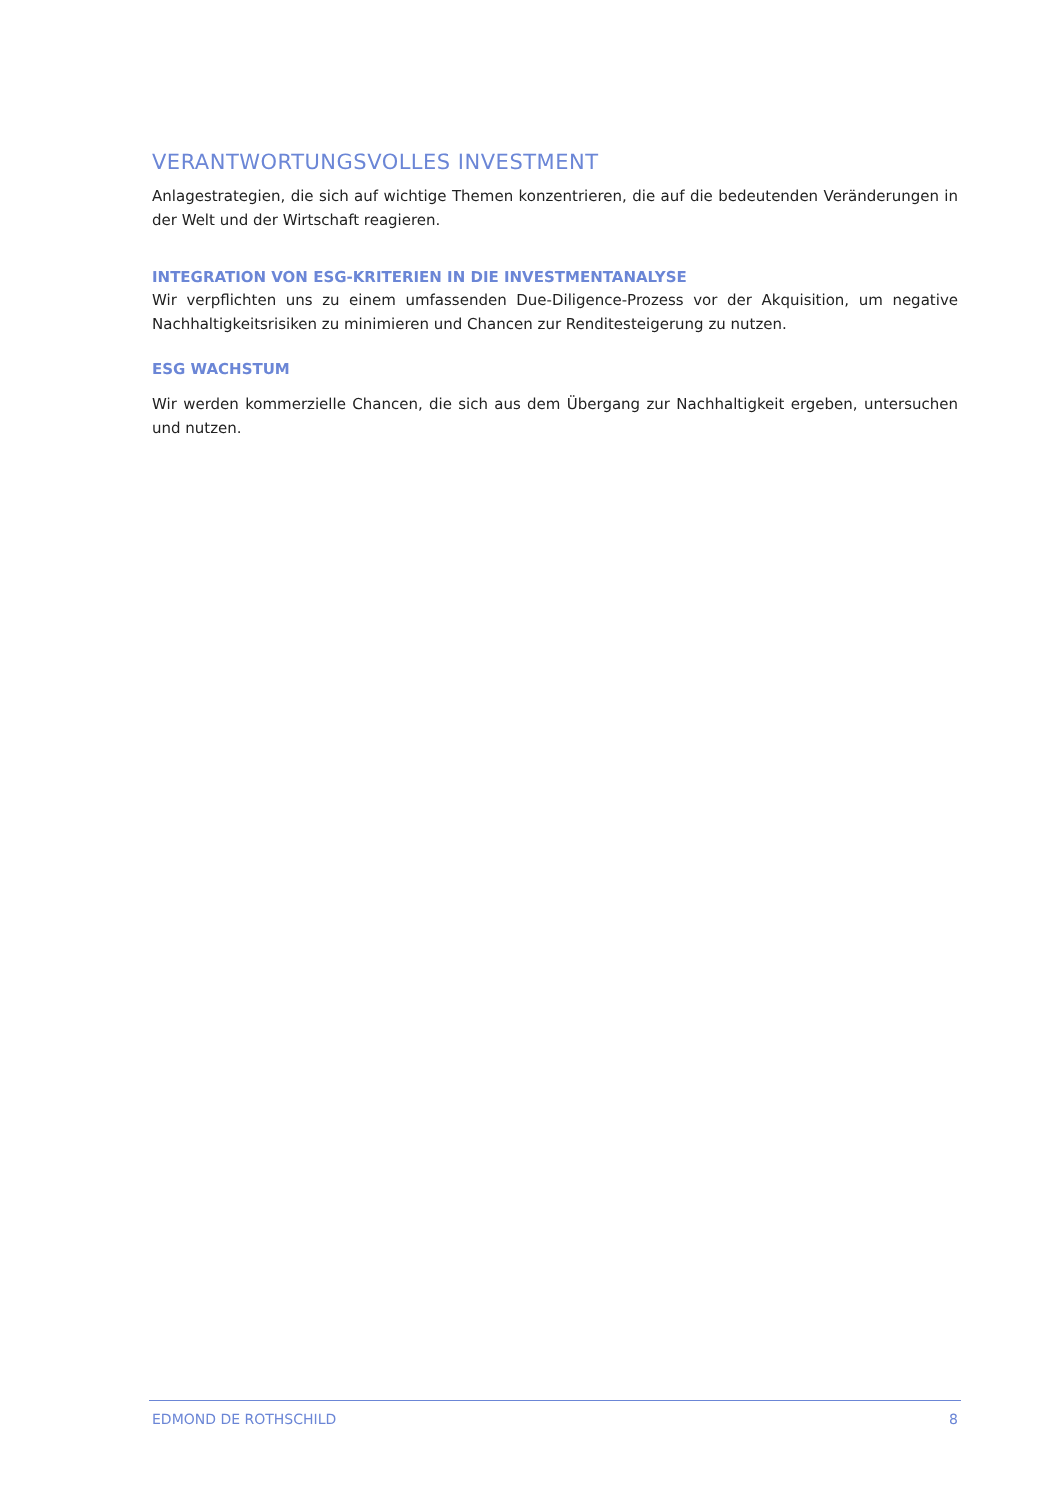VERANTWORTUNGSVOLLES INVESTMENT
Anlagestrategien, die sich auf wichtige Themen konzentrieren, die auf die bedeutenden Veränderungen in der Welt und der Wirtschaft reagieren.
INTEGRATION VON ESG-KRITERIEN IN DIE INVESTMENTANALYSE
Wir verpflichten uns zu einem umfassenden Due-Diligence-Prozess vor der Akquisition, um negative Nachhaltigkeitsrisiken zu minimieren und Chancen zur Renditesteigerung zu nutzen.
ESG WACHSTUM
Wir werden kommerzielle Chancen, die sich aus dem Übergang zur Nachhaltigkeit ergeben, untersuchen und nutzen.
EDMOND DE ROTHSCHILD 8